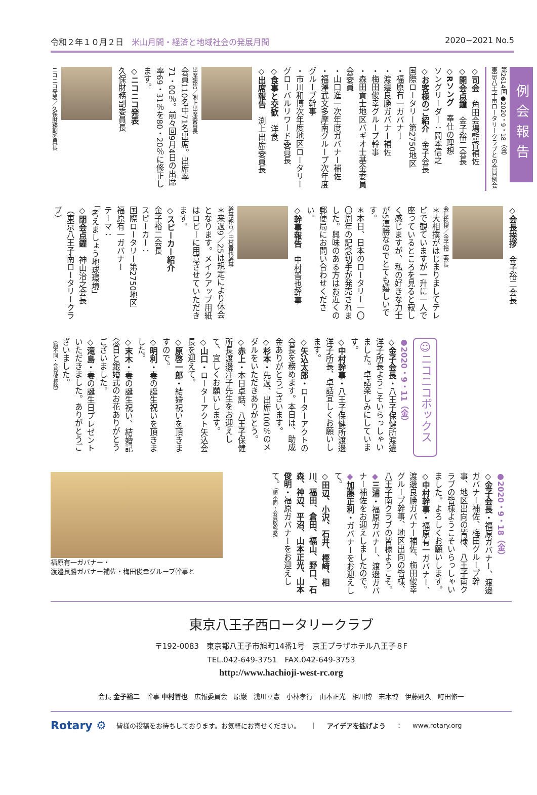令和２年１０月２日　米山月間・経済と地域社会の発展月間
2020~2021 No.5
例会報告
第2614回●2020・9・18（金）
東京八王子南ロータリークラブとの合同例会
◇司会　角田会場監督補佐
◇開会点鐘　金子裕二会長
◇Rソング　奉仕の理想
ソングリーダー：岡本信之
◇お客様のご紹介　金子会長
国際ロータリー第2750地区
・福原有一ガバナー
・渡邉良勝ガバナー補佐
・梅田俊幸グループ幹事
・森田貢士地区バギオ士基金委員会委員
・山口進一次年度ガバナー補佐
・福澤武文多摩南グループ次年度グループ幹事
・市川和博次年度地区ロータリーグローバルリワード委員長
◇食事と交歓　洋食
◇出席報告　渕上出席委員長
出席報告／渕上出席委員長
会員110名中71名出席。出席率71・00％。前々回9月4日の出席率69・31％を80・20％に修正します。
◇ニコニコ発表
久保財務副委員長
ニコニコ発表／久保財務副委員長
◇会長挨拶　金子裕二会長
会長挨拶／金子裕二会長
＊大相撲がはじまりましてテレビで観ていますが一升に一人で座っているところを見ると寂しく感じますが、私の好きな力士が5連勝なのでとても嬉しいです。
＊本日、日本のロータリー一〇〇周年の記念切手が発売されました。興味のある方はお近くの郵便局にお問い合わせください。
◇幹事報告　中村晋也幹事
幹事報告／中村晋也幹事
＊来週9／25は規定により休会となります。メイクアップ用紙はロビーに用意させていただきます。
◇スピーカー紹介
金子裕二会長
スピーカー：
国際ロータリー第2750地区
福原有一ガバナー
テーマ：
「考えましょう地球環境」
◇閉会点鐘　神山治之会長
（東京八王子南ロータリークラブ）
☺ニコニコボックス
●2020・9・11（金）
◇金子会長・八王子保健所渡邊洋子所長ようこそいらっしゃいました。卓話楽しみにしています。
◇中村幹事・八王子保健所渡邊洋子所長、卓話宜しくお願いします。
◇矢込太郎・ローターアクトの会長を務めます。本日は、助成金ありがとうございます。
◇杉本・先週、出席100％のメダルをいただきありがとう。
◇赤上・本日卓話、八王子保健所長渡邊洋子先生をお迎えして、宜しくお願いします。
◇山口・ローターアクト矢込会長を迎えて。
◇原啓一郎・結婚祝いを頂きますので。
◇明利・妻の誕生祝いを頂きました。
◇末木・妻の誕生祝い、結婚記念日と銀婚式のお花ありがとうございました。
◇滝島・妻の誕生日プレゼントいただきました。ありがとうございました。
（順不同・会員敬称略）
●2020・9・18（金）
◇金子会長・福原ガバナー、渡邊ガバナー補佐、梅田グループ幹事、地区出向の皆様、八王子南クラブの皆様ようこそいらっしゃいました。よろしくお願いします。
◇中村幹事・福原有一ガバナー、渡邊良勝ガバナー補佐、梅田俊幸グループ幹事、地区出向の皆様、八王子南クラブの皆様ようこそ。
◆三浦・福原ガバナー、渡邊ガバナー補佐をお迎えしましたので。
◆加藤正利・ガバナーをお迎えして。
◇田辺、小沢、石井、樫﨑、相川、福田、倉田、福山、野口、石森、神辺、平沼、山本正光、山本俊明・福原ガバナーをお迎えして。（順不同・会員敬称略）
福原有一ガバナー・
渡邉良勝ガバナー補佐・梅田俊幸グループ幹事と
東京八王子西ロータリークラブ
〒192-0083　東京都八王子市旭町14番1号　京王プラザホテル八王子８F
TEL.042-649-3751　FAX.042-649-3753
http://www.hachioji-west-rc.org
会長 金子裕二　幹事 中村晋也　広報委員会　原巌　浅川立憲　小林孝行　山本正光　相川博　末木博　伊藤則久　町田修一
Rotary ⚙ 皆様の投稿をお待ちしております。お気軽にお寄せください。 ｜ アイデアを拡げよう ： www.rotary.org